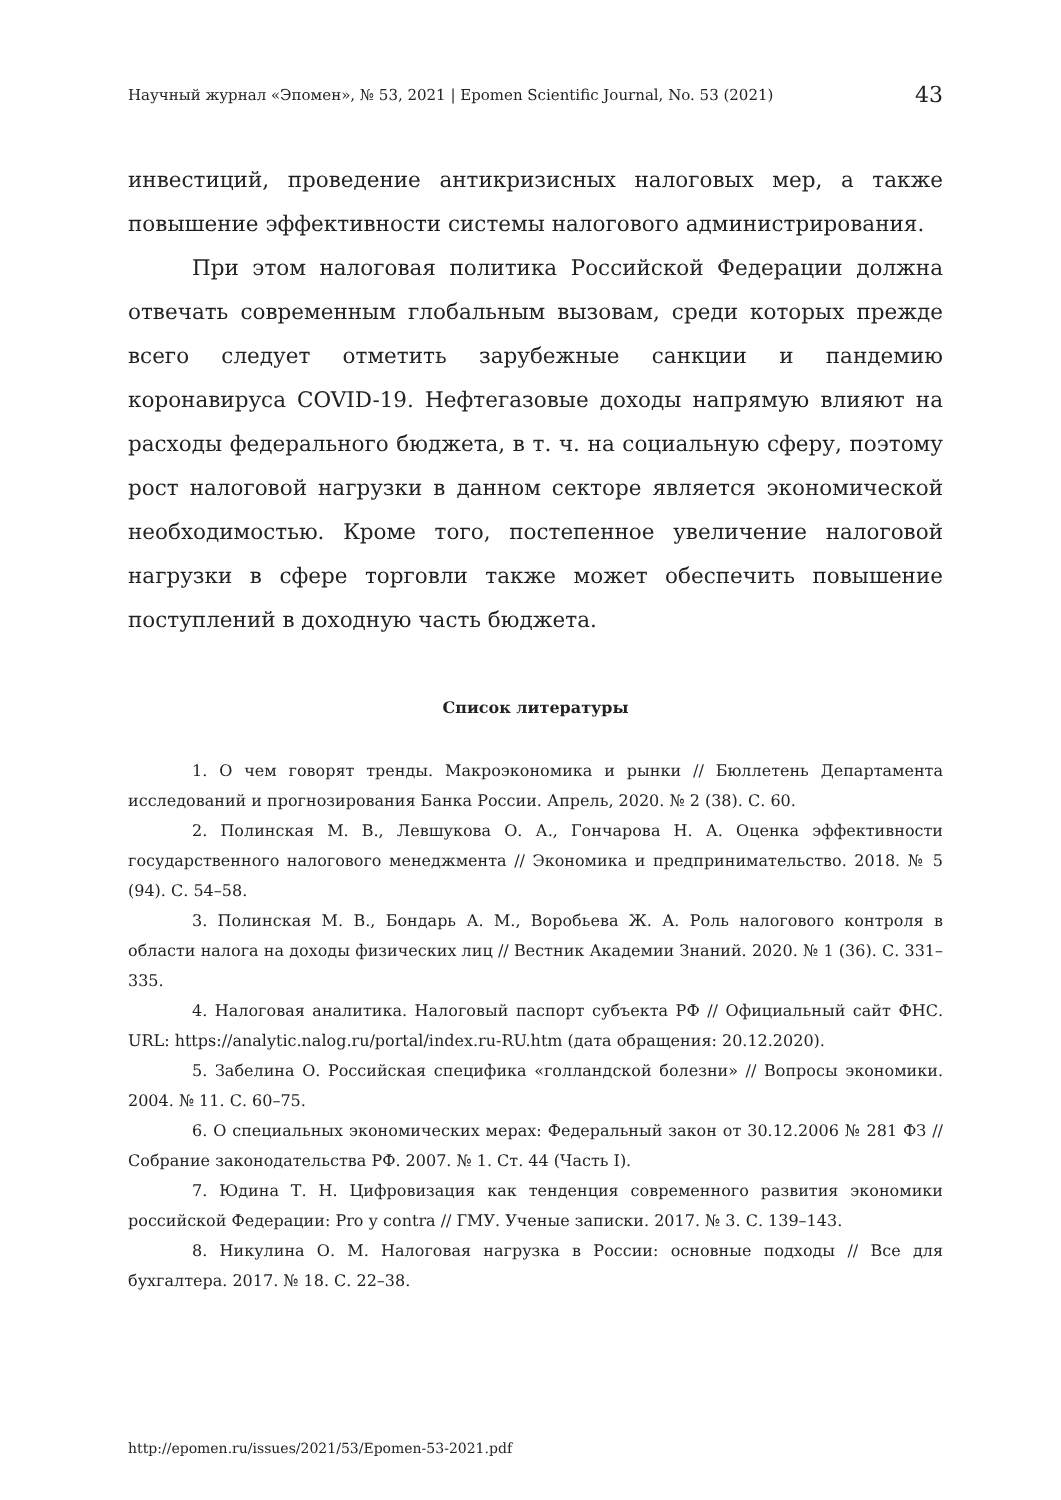Научный журнал «Эпомен», № 53, 2021 | Epomen Scientific Journal, No. 53 (2021) 43
инвестиций, проведение антикризисных налоговых мер, а также повышение эффективности системы налогового администрирования.
При этом налоговая политика Российской Федерации должна отвечать современным глобальным вызовам, среди которых прежде всего следует отметить зарубежные санкции и пандемию коронавируса COVID-19. Нефтегазовые доходы напрямую влияют на расходы федерального бюджета, в т. ч. на социальную сферу, поэтому рост налоговой нагрузки в данном секторе является экономической необходимостью. Кроме того, постепенное увеличение налоговой нагрузки в сфере торговли также может обеспечить повышение поступлений в доходную часть бюджета.
Список литературы
1. О чем говорят тренды. Макроэкономика и рынки // Бюллетень Департамента исследований и прогнозирования Банка России. Апрель, 2020. № 2 (38). С. 60.
2. Полинская М. В., Левшукова О. А., Гончарова Н. А. Оценка эффективности государственного налогового менеджмента // Экономика и предпринимательство. 2018. № 5 (94). С. 54–58.
3. Полинская М. В., Бондарь А. М., Воробьева Ж. А. Роль налогового контроля в области налога на доходы физических лиц // Вестник Академии Знаний. 2020. № 1 (36). С. 331–335.
4. Налоговая аналитика. Налоговый паспорт субъекта РФ // Официальный сайт ФНС. URL: https://analytic.nalog.ru/portal/index.ru-RU.htm (дата обращения: 20.12.2020).
5. Забелина О. Российская специфика «голландской болезни» // Вопросы экономики. 2004. № 11. С. 60–75.
6. О специальных экономических мерах: Федеральный закон от 30.12.2006 № 281 ФЗ // Собрание законодательства РФ. 2007. № 1. Ст. 44 (Часть I).
7. Юдина Т. Н. Цифровизация как тенденция современного развития экономики российской Федерации: Pro у contra // ГМУ. Ученые записки. 2017. № 3. С. 139–143.
8. Никулина О. М. Налоговая нагрузка в России: основные подходы // Все для бухгалтера. 2017. № 18. С. 22–38.
http://epomen.ru/issues/2021/53/Epomen-53-2021.pdf